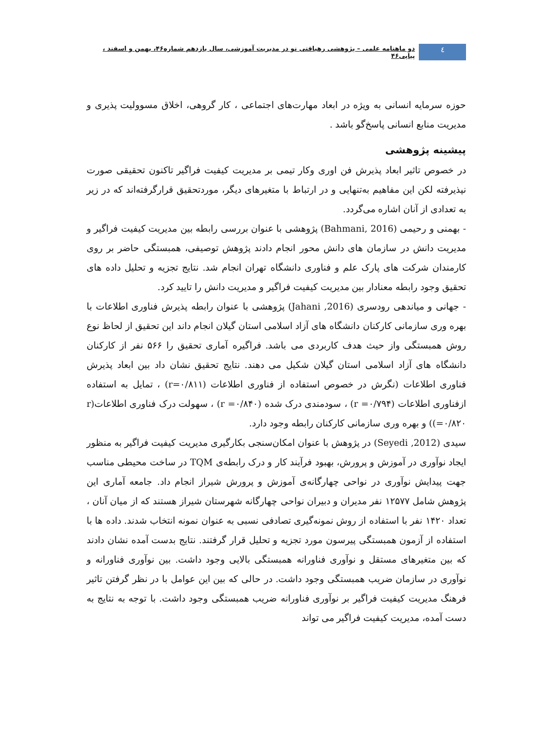٤
دو ماهنامه علمی – پژوهشی رهیافتی نو در مدیریت آموزشی، سال یازدهم شماره۴۶، بهمن و اسفند ، پیاپی۴۶
حوزه سرمایه انسانی به ویژه در ابعاد مهارت‌های اجتماعی ، کار گروهی، اخلاق مسوولیت پذیری و مدیریت منابع انسانی پاسخ‌گو باشد .
پیشینه پژوهشی
در خصوص تاثیر ابعاد پذیرش فن اوری وکار تیمی بر مدیریت کیفیت فراگیر تاکنون تحقیقی صورت نپذیرفته لکن این مفاهیم به‌تنهایی و در ارتباط با متغیرهای دیگر، موردتحقیق قرارگرفته‌اند که در زیر به تعدادی از آنان اشاره می‌گردد.
- بهمنی و رحیمی (Bahmani, 2016) پژوهشی با عنوان بررسی رابطه بین مدیریت کیفیت فراگیر و مدیریت دانش در سازمان های دانش محور انجام دادند پژوهش توصیفی، همبستگی حاضر بر روی کارمندان شرکت های پارک علم و فناوری دانشگاه تهران انجام شد. نتایج تجزیه و تحلیل داده های تحقیق وجود رابطه معنادار بین مدیریت کیفیت فراگیر و مدیریت دانش را تایید کرد.
- جهانی و میاندهی رودسری (Jahani ,2016) پژوهشی با عنوان رابطه پذیرش فناوری اطلاعات با بهره وری سازمانی کارکنان دانشگاه های آزاد اسلامی استان گیلان انجام داند این تحقیق از لحاظ نوع روش همبستگی واز حیث هدف کاربردی می باشد. فراگیره آماری تحقیق را ۵۶۶ نفر از کارکنان دانشگاه های آزاد اسلامی استان گیلان شکیل می دهند. نتایج تحقیق نشان داد بین ابعاد پذیرش فناوری اطلاعات (نگرش در خصوص استفاده از فناوری اطلاعات (r=۰/۸۱۱) ، تمایل به استفاده ازفناوری اطلاعات (r =۰/۷۹۴) ، سودمندی درک شده (r =۰/۸۴۰) ، سهولت درک فناوری اطلاعات(r =۰/۸۲۰)) و بهره وری سازمانی کارکنان رابطه وجود دارد.
سیدی (Seyedi ,2012) در پژوهش با عنوان امکان‌سنجی بکارگیری مدیریت کیفیت فراگیر به منظور ایجاد نوآوری در آموزش و پرورش، بهبود فرآیند کار و درک رابطه‌ی TQM در ساخت محیطی مناسب جهت پیدایش نوآوری در نواحی چهارگانه‌ی آموزش و پرورش شیراز انجام داد. جامعه آماری این پژوهش شامل ۱۲۵۷۷ نفر مدیران و دبیران نواحی چهارگانه شهرستان شیراز هستند که از میان آنان ، تعداد ۱۴۲۰ نفر با استفاده از روش نمونه‌گیری تصادفی نسبی به عنوان نمونه انتخاب شدند. داده ها با استفاده از آزمون همبستگی پیرسون مورد تجزیه و تحلیل قرار گرفتند. نتایج بدست آمده نشان دادند که بین متغیرهای مستقل و نوآوری فناورانه همبستگی بالایی وجود داشت. بین نوآوری فناورانه و نوآوری در سازمان ضریب همبستگی وجود داشت. در حالی که بین این عوامل با در نظر گرفتن تاثیر فرهنگ مدیریت کیفیت فراگیر بر نوآوری فناورانه ضریب همبستگی وجود داشت. با توجه به نتایج به دست آمده، مدیریت کیفیت فراگیر می تواند